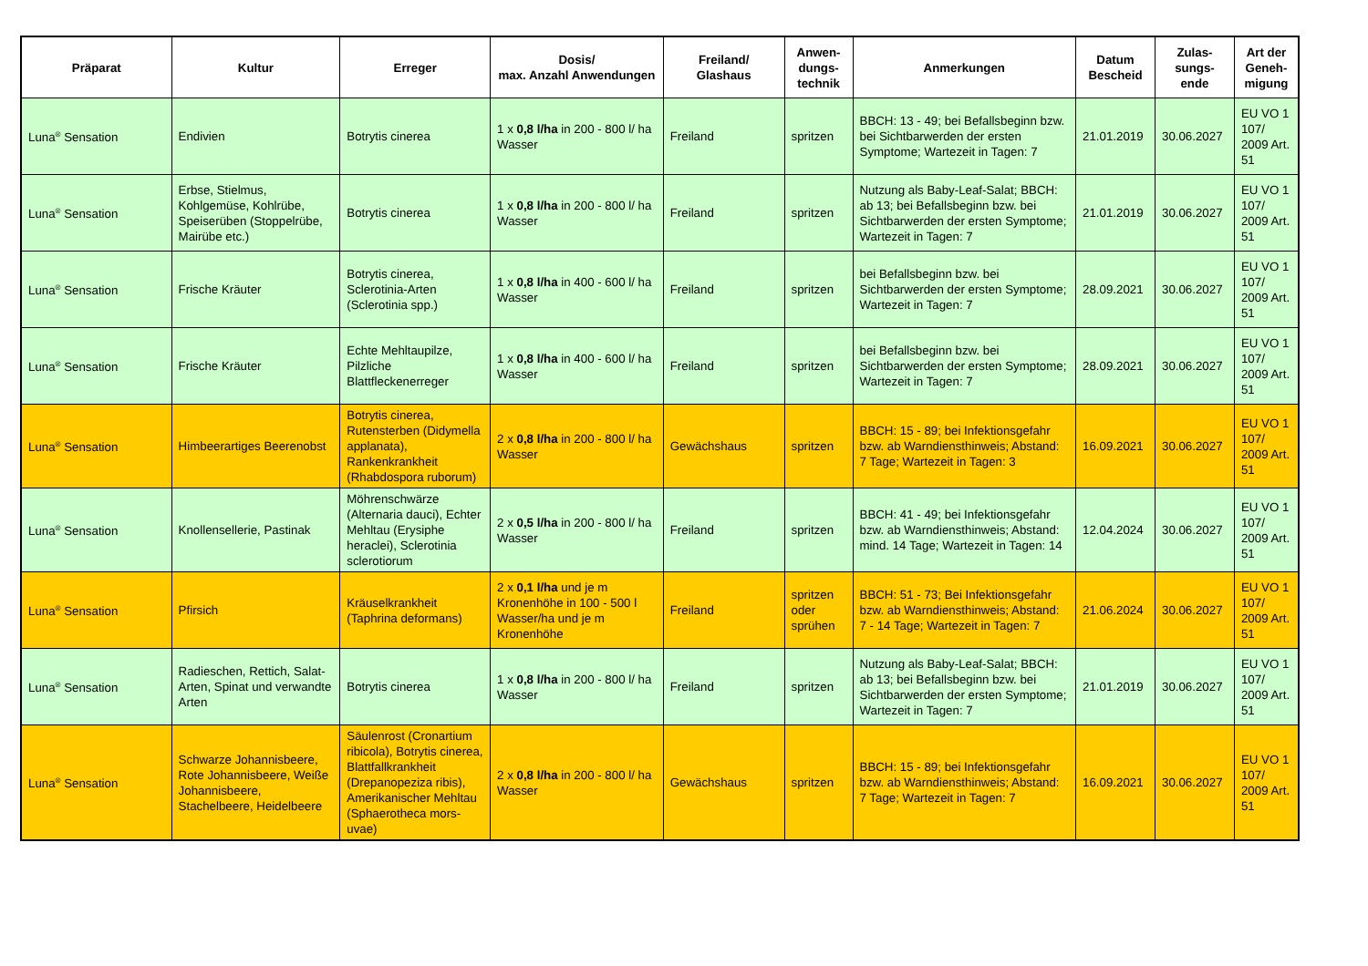| Präparat | Kultur | Erreger | Dosis/ max. Anzahl Anwendungen | Freiland/ Glashaus | Anwen- dungs- technik | Anmerkungen | Datum Bescheid | Zulas- sungs- ende | Art der Geneh- migung |
| --- | --- | --- | --- | --- | --- | --- | --- | --- | --- |
| Luna<sup>®</sup> Sensation | Endivien | Botrytis cinerea | 1 x 0,8 l/ha in 200 - 800 l/ ha Wasser | Freiland | spritzen | BBCH: 13 - 49; bei Befallsbeginn bzw. bei Sichtbarwerden der ersten Symptome; Wartezeit in Tagen: 7 | 21.01.2019 | 30.06.2027 | EU VO 1 107/ 2009 Art. 51 |
| Luna<sup>®</sup> Sensation | Erbse, Stielmus, Kohlgemüse, Kohlrübe, Speiserüben (Stoppelrübe, Mairübe etc.) | Botrytis cinerea | 1 x 0,8 l/ha in 200 - 800 l/ ha Wasser | Freiland | spritzen | Nutzung als Baby-Leaf-Salat; BBCH: ab 13; bei Befallsbeginn bzw. bei Sichtbarwerden der ersten Symptome; Wartezeit in Tagen: 7 | 21.01.2019 | 30.06.2027 | EU VO 1 107/ 2009 Art. 51 |
| Luna<sup>®</sup> Sensation | Frische Kräuter | Botrytis cinerea, Sclerotinia-Arten (Sclerotinia spp.) | 1 x 0,8 l/ha in 400 - 600 l/ ha Wasser | Freiland | spritzen | bei Befallsbeginn bzw. bei Sichtbarwerden der ersten Symptome; Wartezeit in Tagen: 7 | 28.09.2021 | 30.06.2027 | EU VO 1 107/ 2009 Art. 51 |
| Luna<sup>®</sup> Sensation | Frische Kräuter | Echte Mehltaupilze, Pilzliche Blattfleckenerreger | 1 x 0,8 l/ha in 400 - 600 l/ ha Wasser | Freiland | spritzen | bei Befallsbeginn bzw. bei Sichtbarwerden der ersten Symptome; Wartezeit in Tagen: 7 | 28.09.2021 | 30.06.2027 | EU VO 1 107/ 2009 Art. 51 |
| Luna<sup>®</sup> Sensation | Himbeerartiges Beerenobst | Botrytis cinerea, Rutensterben (Didymella applanata), Rankenkrankheit (Rhabdospora ruborum) | 2 x 0,8 l/ha in 200 - 800 l/ ha Wasser | Gewächshaus | spritzen | BBCH: 15 - 89; bei Infektionsgefahr bzw. ab Warndiensthinweis; Abstand: 7 Tage; Wartezeit in Tagen: 3 | 16.09.2021 | 30.06.2027 | EU VO 1 107/ 2009 Art. 51 |
| Luna<sup>®</sup> Sensation | Knollensellerie, Pastinak | Möhrenschwärze (Alternaria dauci), Echter Mehltau (Erysiphe heraclei), Sclerotinia sclerotiorum | 2 x 0,5 l/ha in 200 - 800 l/ ha Wasser | Freiland | spritzen | BBCH: 41 - 49; bei Infektionsgefahr bzw. ab Warndiensthinweis; Abstand: mind. 14 Tage; Wartezeit in Tagen: 14 | 12.04.2024 | 30.06.2027 | EU VO 1 107/ 2009 Art. 51 |
| Luna<sup>®</sup> Sensation | Pfirsich | Kräuselkrankheit (Taphrina deformans) | 2 x 0,1 l/ha und je m Kronenhöhe in 100 - 500 l Wasser/ha und je m Kronenhöhe | Freiland | spritzen oder sprühen | BBCH: 51 - 73; Bei Infektionsgefahr bzw. ab Warndiensthinweis; Abstand: 7 - 14 Tage; Wartezeit in Tagen: 7 | 21.06.2024 | 30.06.2027 | EU VO 1 107/ 2009 Art. 51 |
| Luna<sup>®</sup> Sensation | Radieschen, Rettich, Salat-Arten, Spinat und verwandte Arten | Botrytis cinerea | 1 x 0,8 l/ha in 200 - 800 l/ ha Wasser | Freiland | spritzen | Nutzung als Baby-Leaf-Salat; BBCH: ab 13; bei Befallsbeginn bzw. bei Sichtbarwerden der ersten Symptome; Wartezeit in Tagen: 7 | 21.01.2019 | 30.06.2027 | EU VO 1 107/ 2009 Art. 51 |
| Luna<sup>®</sup> Sensation | Schwarze Johannisbeere, Rote Johannisbeere, Weiße Johannisbeere, Stachelbeere, Heidelbeere | Säulenrost (Cronartium ribicola), Botrytis cinerea, Blattfallkrankheit (Drepanopeziza ribis), Amerikanischer Mehltau (Sphaerotheca mors-uvae) | 2 x 0,8 l/ha in 200 - 800 l/ ha Wasser | Gewächshaus | spritzen | BBCH: 15 - 89; bei Infektionsgefahr bzw. ab Warndiensthinweis; Abstand: 7 Tage; Wartezeit in Tagen: 7 | 16.09.2021 | 30.06.2027 | EU VO 1 107/ 2009 Art. 51 |